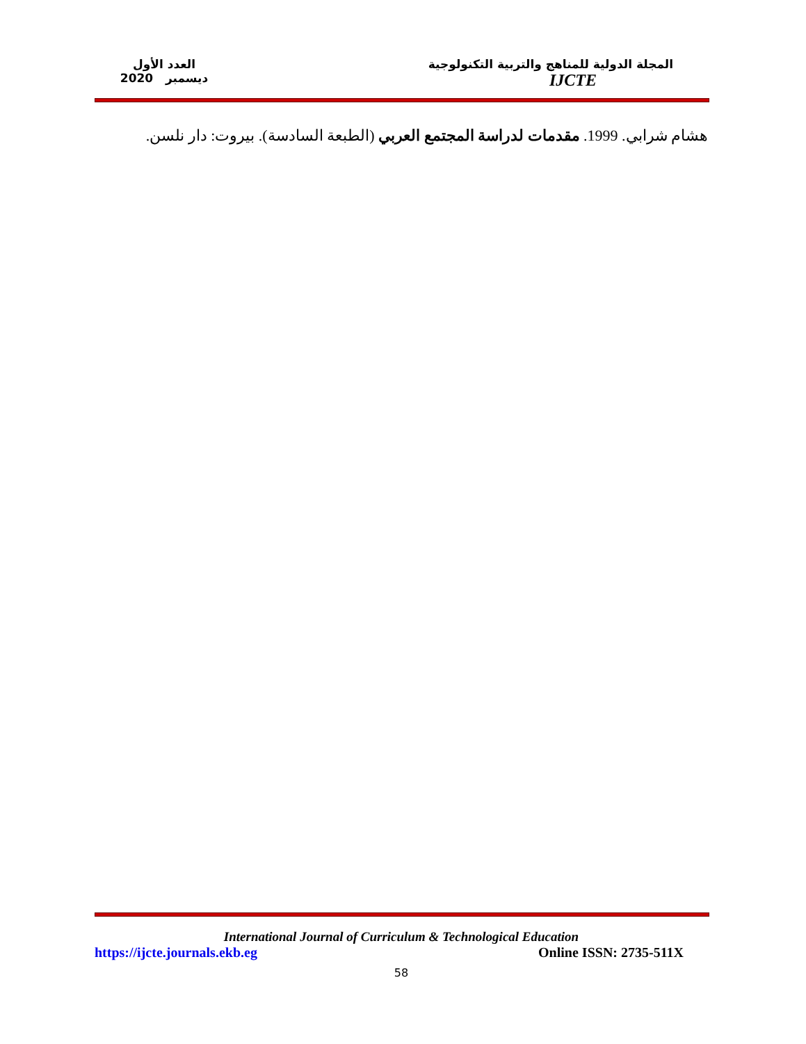المجلة الدولية للمناهج والتربية التكنولوجية
IJCTE
العدد الأول
ديسمبر 2020
هشام شرابي. 1999. مقدمات لدراسة المجتمع العربي (الطبعة السادسة). بيروت: دار نلسن.
International Journal of Curriculum & Technological Education
https://ijcte.journals.ekb.eg Online ISSN: 2735-511X
58